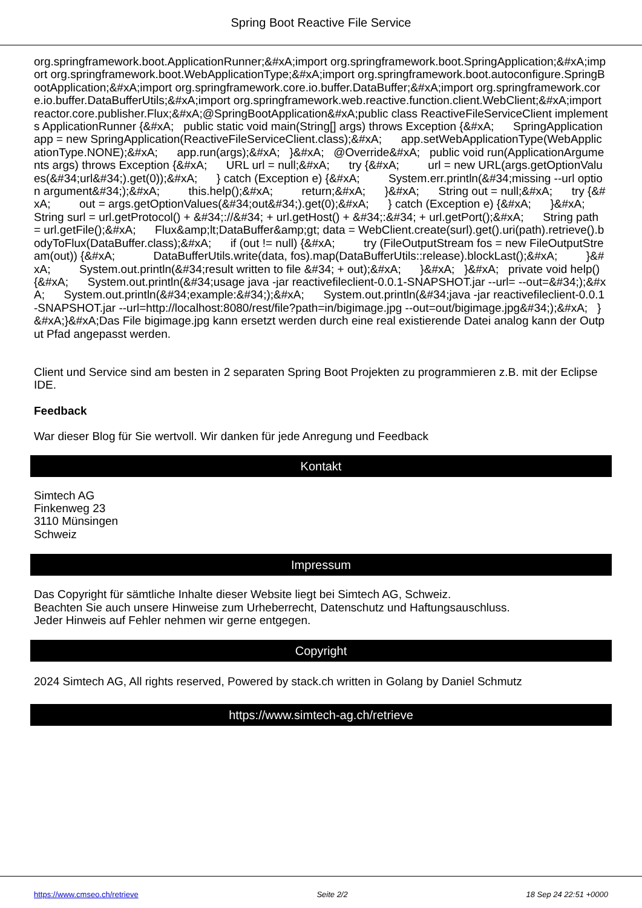Spring Boot Reactive File Service
org.springframework.boot.ApplicationRunner;&#xA;import org.springframework.boot.SpringApplication;&#xA;import org.springframework.boot.WebApplicationType;&#xA;import org.springframework.boot.autoconfigure.SpringBootApplication;&#xA;import org.springframework.core.io.buffer.DataBuffer;&#xA;import org.springframework.core.io.buffer.DataBufferUtils;&#xA;import org.springframework.web.reactive.function.client.WebClient;&#xA;import reactor.core.publisher.Flux;&#xA;@SpringBootApplication&#xA;public class ReactiveFileServiceClient implements ApplicationRunner {&#xA; public static void main(String[] args) throws Exception {&#xA; SpringApplication app = new SpringApplication(ReactiveFileServiceClient.class);&#xA; app.setWebApplicationType(WebApplicationType.NONE);&#xA; app.run(args);&#xA; }&#xA; @Override&#xA; public void run(ApplicationArguments args) throws Exception {&#xA; URL url = null;&#xA; try {&#xA; url = new URL(args.getOptionValues(&#34;url&#34;).get(0));&#xA; } catch (Exception e) {&#xA; System.err.println(&#34;missing --url option argument&#34;);&#xA; this.help();&#xA; return;&#xA; }&#xA; String out = null;&#xA; try {&#xA; out = args.getOptionValues(&#34;out&#34;).get(0);&#xA; } catch (Exception e) {&#xA; }&#xA; String surl = url.getProtocol() + &#34;://&#34; + url.getHost() + &#34;:&#34; + url.getPort();&#xA; String path = url.getFile();&#xA; Flux&amp;lt;DataBuffer&amp;gt; data = WebClient.create(surl).get().uri(path).retrieve().bodyToFlux(DataBuffer.class);&#xA; if (out != null) {&#xA; try (FileOutputStream fos = new FileOutputStream(out)) {&#xA; DataBufferUtils.write(data, fos).map(DataBufferUtils::release).blockLast();&#xA; }&#xA; System.out.println(&#34;result written to file &#34; + out);&#xA; }&#xA; }&#xA; private void help() {&#xA; System.out.println(&#34;usage java -jar reactivefileclient-0.0.1-SNAPSHOT.jar --url= --out=&#34;);&#xA; System.out.println(&#34;example:&#34;);&#xA; System.out.println(&#34;java -jar reactivefileclient-0.0.1-SNAPSHOT.jar --url=http://localhost:8080/rest/file?path=in/bigimage.jpg --out=out/bigimage.jpg&#34;);&#xA; }&#xA;}&#xA;Das File bigimage.jpg kann ersetzt werden durch eine real existierende Datei analog kann der Output Pfad angepasst werden.
Client und Service sind am besten in 2 separaten Spring Boot Projekten zu programmieren z.B. mit der Eclipse IDE.
Feedback
War dieser Blog für Sie wertvoll. Wir danken für jede Anregung und Feedback
Kontakt
Simtech AG
Finkenweg 23
3110 Münsingen
Schweiz
Impressum
Das Copyright für sämtliche Inhalte dieser Website liegt bei Simtech AG, Schweiz.
Beachten Sie auch unsere Hinweise zum Urheberrecht, Datenschutz und Haftungsauschluss.
Jeder Hinweis auf Fehler nehmen wir gerne entgegen.
Copyright
2024 Simtech AG, All rights reserved, Powered by stack.ch written in Golang by Daniel Schmutz
https://www.simtech-ag.ch/retrieve
https://www.cmseo.ch/retrieve Seite 2/2 18 Sep 24 22:51 +0000